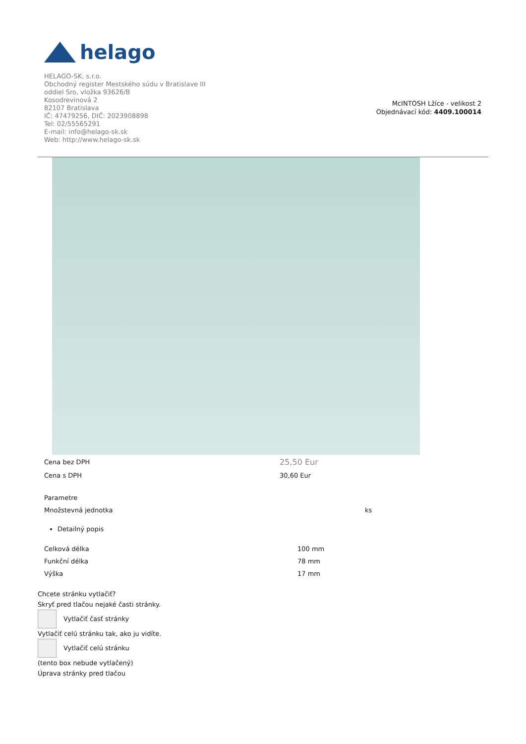helago
HELAGO-SK, s.r.o.
Obchodný register Mestského súdu v Bratislave III
oddiel Sro, vložka 93626/B
Kosodrevinová 2
82107 Bratislava
IČ: 47479256, DIČ: 2023908898
Tel: 02/55565291
E-mail: info@helago-sk.sk
Web: http://www.helago-sk.sk
McINTOSH Lžíce - velikost 2
Objednávací kód: 4409.100014
| Cena bez DPH | 25,50 Eur |
| Cena s DPH | 30,60 Eur |
| Parametre | |
| Množstevná jednotka | ks |
Detailný popis
| Celková délka | 100 mm |
| Funkční délka | 78 mm |
| Výška | 17 mm |
Chcete stránku vytlačiť?
Skryť pred tlačou nejaké časti stránky.
Vytlačiť časť stránky
Vytlačiť celú stránku tak, ako ju vidíte.
Vytlačiť celú stránku
(tento box nebude vytlačený)
Úprava stránky pred tlačou